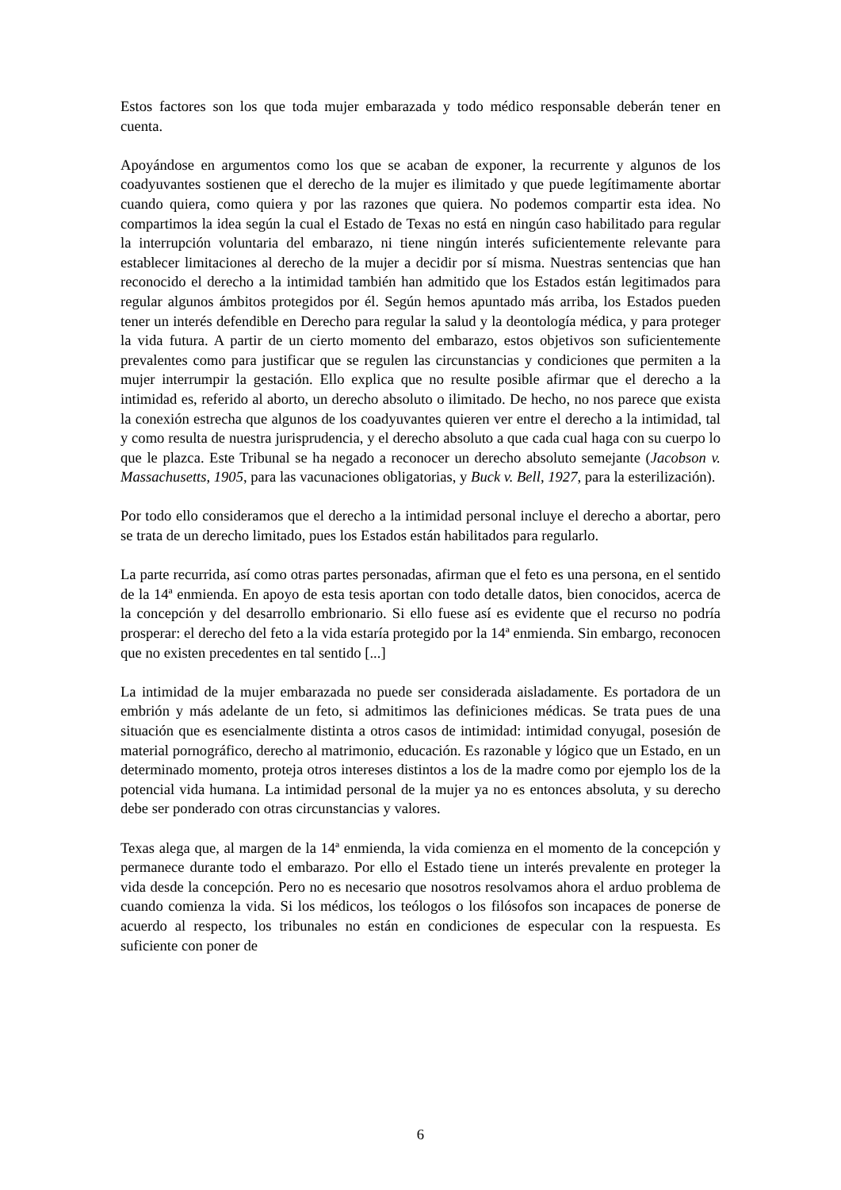Estos factores son los que toda mujer embarazada y todo médico responsable deberán tener en cuenta.
Apoyándose en argumentos como los que se acaban de exponer, la recurrente y algunos de los coadyuvantes sostienen que el derecho de la mujer es ilimitado y que puede legítimamente abortar cuando quiera, como quiera y por las razones que quiera. No podemos compartir esta idea. No compartimos la idea según la cual el Estado de Texas no está en ningún caso habilitado para regular la interrupción voluntaria del embarazo, ni tiene ningún interés suficientemente relevante para establecer limitaciones al derecho de la mujer a decidir por sí misma. Nuestras sentencias que han reconocido el derecho a la intimidad también han admitido que los Estados están legitimados para regular algunos ámbitos protegidos por él. Según hemos apuntado más arriba, los Estados pueden tener un interés defendible en Derecho para regular la salud y la deontología médica, y para proteger la vida futura. A partir de un cierto momento del embarazo, estos objetivos son suficientemente prevalentes como para justificar que se regulen las circunstancias y condiciones que permiten a la mujer interrumpir la gestación. Ello explica que no resulte posible afirmar que el derecho a la intimidad es, referido al aborto, un derecho absoluto o ilimitado. De hecho, no nos parece que exista la conexión estrecha que algunos de los coadyuvantes quieren ver entre el derecho a la intimidad, tal y como resulta de nuestra jurisprudencia, y el derecho absoluto a que cada cual haga con su cuerpo lo que le plazca. Este Tribunal se ha negado a reconocer un derecho absoluto semejante (Jacobson v. Massachusetts, 1905, para las vacunaciones obligatorias, y Buck v. Bell, 1927, para la esterilización).
Por todo ello consideramos que el derecho a la intimidad personal incluye el derecho a abortar, pero se trata de un derecho limitado, pues los Estados están habilitados para regularlo.
La parte recurrida, así como otras partes personadas, afirman que el feto es una persona, en el sentido de la 14ª enmienda. En apoyo de esta tesis aportan con todo detalle datos, bien conocidos, acerca de la concepción y del desarrollo embrionario. Si ello fuese así es evidente que el recurso no podría prosperar: el derecho del feto a la vida estaría protegido por la 14ª enmienda. Sin embargo, reconocen que no existen precedentes en tal sentido [...]
La intimidad de la mujer embarazada no puede ser considerada aisladamente. Es portadora de un embrión y más adelante de un feto, si admitimos las definiciones médicas. Se trata pues de una situación que es esencialmente distinta a otros casos de intimidad: intimidad conyugal, posesión de material pornográfico, derecho al matrimonio, educación. Es razonable y lógico que un Estado, en un determinado momento, proteja otros intereses distintos a los de la madre como por ejemplo los de la potencial vida humana. La intimidad personal de la mujer ya no es entonces absoluta, y su derecho debe ser ponderado con otras circunstancias y valores.
Texas alega que, al margen de la 14ª enmienda, la vida comienza en el momento de la concepción y permanece durante todo el embarazo. Por ello el Estado tiene un interés prevalente en proteger la vida desde la concepción. Pero no es necesario que nosotros resolvamos ahora el arduo problema de cuando comienza la vida. Si los médicos, los teólogos o los filósofos son incapaces de ponerse de acuerdo al respecto, los tribunales no están en condiciones de especular con la respuesta. Es suficiente con poner de
6